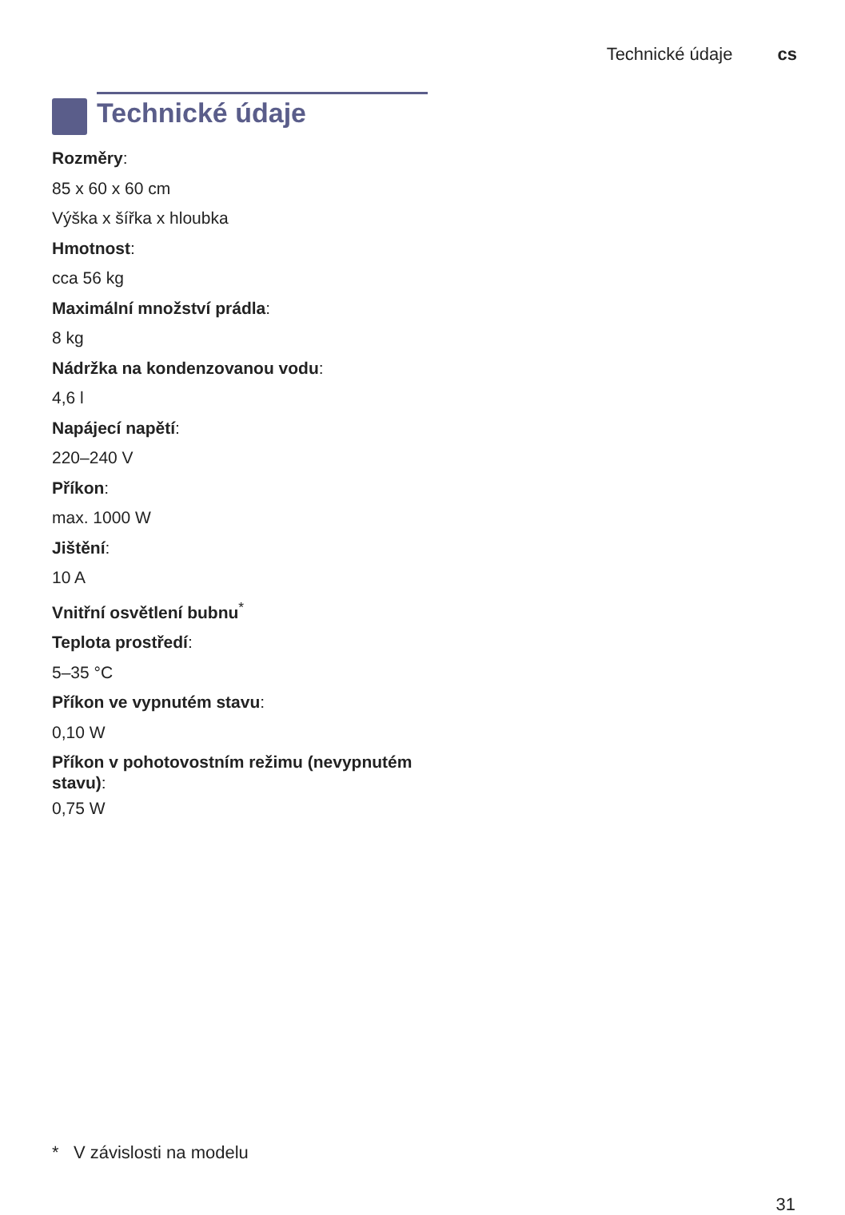Technické údaje cs
Technické údaje
Rozměry:
85 x 60 x 60 cm
Výška x šířka x hloubka
Hmotnost:
cca 56 kg
Maximální množství prádla:
8 kg
Nádržka na kondenzovanou vodu:
4,6 l
Napájecí napětí:
220–240 V
Příkon:
max. 1000 W
Jištění:
10 A
Vnitřní osvětlení bubnu<sup>*</sup>
Teplota prostředí:
5–35 °C
Příkon ve vypnutém stavu:
0,10 W
Příkon v pohotovostním režimu (nevypnutém stavu):
0,75 W
* V závislosti na modelu
31